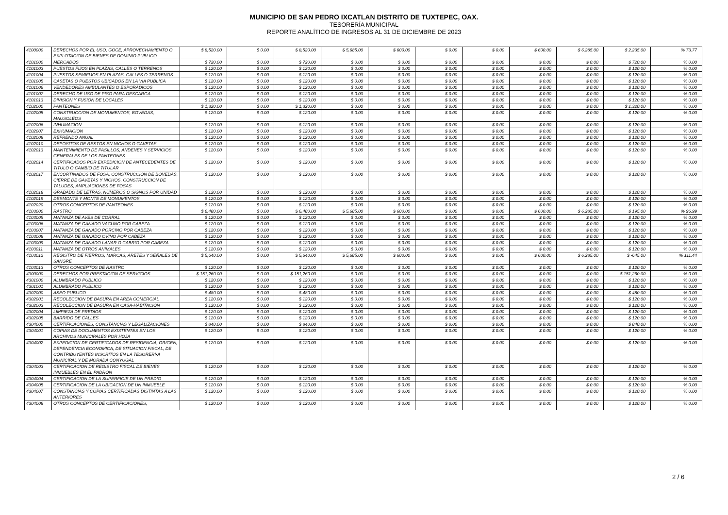MUNICIPIO DE SAN PEDRO IXCATLAN DISTRITO DE TUXTEPEC, OAX.
TESORERÍA MUNICIPAL
REPORTE ANALÍTICO DE INGRESOS AL 31 DE DICIEMBRE DE 2023
| 4100000 | DERECHOS POR EL USO, GOCE, APROVECHAMIENTO O EXPLOTACION DE BIENES DE DOMINIO PUBLICO | $ 8,520.00 | $ 0.00 | $ 8,520.00 | $ 5,685.00 | $ 600.00 | $ 0.00 | $ 0.00 | $ 600.00 | $ 6,285.00 | $ 2,235.00 | % 73.77 |
| 4101000 | MERCADOS | $ 720.00 | $ 0.00 | $ 720.00 | $ 0.00 | $ 0.00 | $ 0.00 | $ 0.00 | $ 0.00 | $ 0.00 | $ 720.00 | % 0.00 |
| 4101003 | PUESTOS FIJOS EN PLAZAS, CALLES O TERRENOS | $ 120.00 | $ 0.00 | $ 120.00 | $ 0.00 | $ 0.00 | $ 0.00 | $ 0.00 | $ 0.00 | $ 0.00 | $ 120.00 | % 0.00 |
| 4101004 | PUESTOS SEMIFIJOS EN PLAZAS, CALLES O TERRENOS | $ 120.00 | $ 0.00 | $ 120.00 | $ 0.00 | $ 0.00 | $ 0.00 | $ 0.00 | $ 0.00 | $ 0.00 | $ 120.00 | % 0.00 |
| 4101005 | CASETAS O PUESTOS UBICADOS EN LA VIA PUBLICA | $ 120.00 | $ 0.00 | $ 120.00 | $ 0.00 | $ 0.00 | $ 0.00 | $ 0.00 | $ 0.00 | $ 0.00 | $ 120.00 | % 0.00 |
| 4101006 | VENDEDORES AMBULANTES O ESPORADICOS | $ 120.00 | $ 0.00 | $ 120.00 | $ 0.00 | $ 0.00 | $ 0.00 | $ 0.00 | $ 0.00 | $ 0.00 | $ 120.00 | % 0.00 |
| 4101007 | DERECHO DE USO DE PISO PARA DESCARGA | $ 120.00 | $ 0.00 | $ 120.00 | $ 0.00 | $ 0.00 | $ 0.00 | $ 0.00 | $ 0.00 | $ 0.00 | $ 120.00 | % 0.00 |
| 4101013 | DIVISION Y FUSION DE LOCALES | $ 120.00 | $ 0.00 | $ 120.00 | $ 0.00 | $ 0.00 | $ 0.00 | $ 0.00 | $ 0.00 | $ 0.00 | $ 120.00 | % 0.00 |
| 4102000 | PANTEONES | $ 1,320.00 | $ 0.00 | $ 1,320.00 | $ 0.00 | $ 0.00 | $ 0.00 | $ 0.00 | $ 0.00 | $ 0.00 | $ 1,320.00 | % 0.00 |
| 4102005 | CONSTRUCCION DE MONUMENTOS, BOVEDAS, MAUSOLEOS | $ 120.00 | $ 0.00 | $ 120.00 | $ 0.00 | $ 0.00 | $ 0.00 | $ 0.00 | $ 0.00 | $ 0.00 | $ 120.00 | % 0.00 |
| 4102006 | INHUMACION | $ 120.00 | $ 0.00 | $ 120.00 | $ 0.00 | $ 0.00 | $ 0.00 | $ 0.00 | $ 0.00 | $ 0.00 | $ 120.00 | % 0.00 |
| 4102007 | EXHUMACION | $ 120.00 | $ 0.00 | $ 120.00 | $ 0.00 | $ 0.00 | $ 0.00 | $ 0.00 | $ 0.00 | $ 0.00 | $ 120.00 | % 0.00 |
| 4102008 | REFRENDO ANUAL | $ 120.00 | $ 0.00 | $ 120.00 | $ 0.00 | $ 0.00 | $ 0.00 | $ 0.00 | $ 0.00 | $ 0.00 | $ 120.00 | % 0.00 |
| 4102010 | DEPOSITOS DE RESTOS EN NICHOS O GAVETAS | $ 120.00 | $ 0.00 | $ 120.00 | $ 0.00 | $ 0.00 | $ 0.00 | $ 0.00 | $ 0.00 | $ 0.00 | $ 120.00 | % 0.00 |
| 4102013 | MANTENIMIENTO DE PASILLOS, ANDENES Y SERVICIOS GENERALES DE LOS PANTEONES | $ 120.00 | $ 0.00 | $ 120.00 | $ 0.00 | $ 0.00 | $ 0.00 | $ 0.00 | $ 0.00 | $ 0.00 | $ 120.00 | % 0.00 |
| 4102014 | CERTIFICADOS POR EXPEDICION DE ANTECEDENTES DE TITULO O CAMBIO DE TITULAR | $ 120.00 | $ 0.00 | $ 120.00 | $ 0.00 | $ 0.00 | $ 0.00 | $ 0.00 | $ 0.00 | $ 0.00 | $ 120.00 | % 0.00 |
| 4102017 | ENCORTINADOS DE FOSA, CONSTRUCCION DE BOVEDAS, CIERRE DE GAVETAS Y NICHOS, CONSTRUCCION DE TALUDES, AMPLIACIONES DE FOSAS | $ 120.00 | $ 0.00 | $ 120.00 | $ 0.00 | $ 0.00 | $ 0.00 | $ 0.00 | $ 0.00 | $ 0.00 | $ 120.00 | % 0.00 |
| 4102018 | GRABADO DE LETRAS, NUMEROS O SIGNOS POR UNIDAD | $ 120.00 | $ 0.00 | $ 120.00 | $ 0.00 | $ 0.00 | $ 0.00 | $ 0.00 | $ 0.00 | $ 0.00 | $ 120.00 | % 0.00 |
| 4102019 | DESMONTE Y MONTE DE MONUMENTOS | $ 120.00 | $ 0.00 | $ 120.00 | $ 0.00 | $ 0.00 | $ 0.00 | $ 0.00 | $ 0.00 | $ 0.00 | $ 120.00 | % 0.00 |
| 4102020 | OTROS CONCEPTOS DE PANTEONES | $ 120.00 | $ 0.00 | $ 120.00 | $ 0.00 | $ 0.00 | $ 0.00 | $ 0.00 | $ 0.00 | $ 0.00 | $ 120.00 | % 0.00 |
| 4103000 | RASTRO | $ 6,480.00 | $ 0.00 | $ 6,480.00 | $ 5,685.00 | $ 600.00 | $ 0.00 | $ 0.00 | $ 600.00 | $ 6,285.00 | $ 195.00 | % 96.99 |
| 4103005 | MATANZA DE AVES DE CORRAL | $ 120.00 | $ 0.00 | $ 120.00 | $ 0.00 | $ 0.00 | $ 0.00 | $ 0.00 | $ 0.00 | $ 0.00 | $ 120.00 | % 0.00 |
| 4103006 | MATANZA DE GANADO VACUNO POR CABEZA | $ 120.00 | $ 0.00 | $ 120.00 | $ 0.00 | $ 0.00 | $ 0.00 | $ 0.00 | $ 0.00 | $ 0.00 | $ 120.00 | % 0.00 |
| 4103007 | MATANZA DE GANADO PORCINO POR CABEZA | $ 120.00 | $ 0.00 | $ 120.00 | $ 0.00 | $ 0.00 | $ 0.00 | $ 0.00 | $ 0.00 | $ 0.00 | $ 120.00 | % 0.00 |
| 4103008 | MATANZA DE GANADO OVINO POR CABEZA | $ 120.00 | $ 0.00 | $ 120.00 | $ 0.00 | $ 0.00 | $ 0.00 | $ 0.00 | $ 0.00 | $ 0.00 | $ 120.00 | % 0.00 |
| 4103009 | MATANZA DE GANADO LANAR O CABRIO POR CABEZA | $ 120.00 | $ 0.00 | $ 120.00 | $ 0.00 | $ 0.00 | $ 0.00 | $ 0.00 | $ 0.00 | $ 0.00 | $ 120.00 | % 0.00 |
| 4103011 | MATANZA DE OTROS ANIMALES | $ 120.00 | $ 0.00 | $ 120.00 | $ 0.00 | $ 0.00 | $ 0.00 | $ 0.00 | $ 0.00 | $ 0.00 | $ 120.00 | % 0.00 |
| 4103012 | REGISTRO DE FIERROS, MARCAS, ARETES Y SEÑALES DE SANGRE | $ 5,640.00 | $ 0.00 | $ 5,640.00 | $ 5,685.00 | $ 600.00 | $ 0.00 | $ 0.00 | $ 600.00 | $ 6,285.00 | $ -645.00 | % 111.44 |
| 4103013 | OTROS CONCEPTOS DE RASTRO | $ 120.00 | $ 0.00 | $ 120.00 | $ 0.00 | $ 0.00 | $ 0.00 | $ 0.00 | $ 0.00 | $ 0.00 | $ 120.00 | % 0.00 |
| 4300000 | DERECHOS POR PRESTACION DE SERVICIOS | $ 151,260.00 | $ 0.00 | $ 151,260.00 | $ 0.00 | $ 0.00 | $ 0.00 | $ 0.00 | $ 0.00 | $ 0.00 | $ 151,260.00 | % 0.00 |
| 4301000 | ALUMBRADO PUBLICO | $ 120.00 | $ 0.00 | $ 120.00 | $ 0.00 | $ 0.00 | $ 0.00 | $ 0.00 | $ 0.00 | $ 0.00 | $ 120.00 | % 0.00 |
| 4301001 | ALUMBRADO PUBLICO | $ 120.00 | $ 0.00 | $ 120.00 | $ 0.00 | $ 0.00 | $ 0.00 | $ 0.00 | $ 0.00 | $ 0.00 | $ 120.00 | % 0.00 |
| 4302000 | ASEO PUBLICO | $ 480.00 | $ 0.00 | $ 480.00 | $ 0.00 | $ 0.00 | $ 0.00 | $ 0.00 | $ 0.00 | $ 0.00 | $ 480.00 | % 0.00 |
| 4302001 | RECOLECCION DE BASURA EN AREA COMERCIAL | $ 120.00 | $ 0.00 | $ 120.00 | $ 0.00 | $ 0.00 | $ 0.00 | $ 0.00 | $ 0.00 | $ 0.00 | $ 120.00 | % 0.00 |
| 4302003 | RECOLECCION DE BASURA EN CASA-HABITACION | $ 120.00 | $ 0.00 | $ 120.00 | $ 0.00 | $ 0.00 | $ 0.00 | $ 0.00 | $ 0.00 | $ 0.00 | $ 120.00 | % 0.00 |
| 4302004 | LIMPIEZA DE PREDIOS | $ 120.00 | $ 0.00 | $ 120.00 | $ 0.00 | $ 0.00 | $ 0.00 | $ 0.00 | $ 0.00 | $ 0.00 | $ 120.00 | % 0.00 |
| 4302005 | BARRIDO DE CALLES | $ 120.00 | $ 0.00 | $ 120.00 | $ 0.00 | $ 0.00 | $ 0.00 | $ 0.00 | $ 0.00 | $ 0.00 | $ 120.00 | % 0.00 |
| 4304000 | CERTIFICACIONES, CONSTANCIAS Y LEGALIZACIONES | $ 840.00 | $ 0.00 | $ 840.00 | $ 0.00 | $ 0.00 | $ 0.00 | $ 0.00 | $ 0.00 | $ 0.00 | $ 840.00 | % 0.00 |
| 4304001 | COPIAS DE DOCUMENTOS EXISTENTES EN LOS ARCHIVOS MUNICIPALES POR HOJA | $ 120.00 | $ 0.00 | $ 120.00 | $ 0.00 | $ 0.00 | $ 0.00 | $ 0.00 | $ 0.00 | $ 0.00 | $ 120.00 | % 0.00 |
| 4304002 | EXPEDICION DE CERTIFICADOS DE RESIDENCIA, ORIGEN, DEPENDENCIA ECONOMICA, DE SITUACION FISCAL, DE CONTRIBUYENTES INSCRITOS EN LA TESORERI•A MUNICIPAL Y DE MORADA CONYUGAL | $ 120.00 | $ 0.00 | $ 120.00 | $ 0.00 | $ 0.00 | $ 0.00 | $ 0.00 | $ 0.00 | $ 0.00 | $ 120.00 | % 0.00 |
| 4304003 | CERTIFICACION DE REGISTRO FISCAL DE BIENES INMUEBLES EN EL PADRON | $ 120.00 | $ 0.00 | $ 120.00 | $ 0.00 | $ 0.00 | $ 0.00 | $ 0.00 | $ 0.00 | $ 0.00 | $ 120.00 | % 0.00 |
| 4304004 | CERTIFICACION DE LA SUPERFICIE DE UN PREDIO | $ 120.00 | $ 0.00 | $ 120.00 | $ 0.00 | $ 0.00 | $ 0.00 | $ 0.00 | $ 0.00 | $ 0.00 | $ 120.00 | % 0.00 |
| 4304005 | CERTIFICACION DE LA UBICACION DE UN INMUEBLE | $ 120.00 | $ 0.00 | $ 120.00 | $ 0.00 | $ 0.00 | $ 0.00 | $ 0.00 | $ 0.00 | $ 0.00 | $ 120.00 | % 0.00 |
| 4304007 | CONSTANCIAS Y COPIAS CERTIFICADAS DISTINTAS A LAS ANTERIORES | $ 120.00 | $ 0.00 | $ 120.00 | $ 0.00 | $ 0.00 | $ 0.00 | $ 0.00 | $ 0.00 | $ 0.00 | $ 120.00 | % 0.00 |
| 4304008 | OTROS CONCEPTOS DE CERTIFICACIONES, | $ 120.00 | $ 0.00 | $ 120.00 | $ 0.00 | $ 0.00 | $ 0.00 | $ 0.00 | $ 0.00 | $ 0.00 | $ 120.00 | % 0.00 |
2 / 6